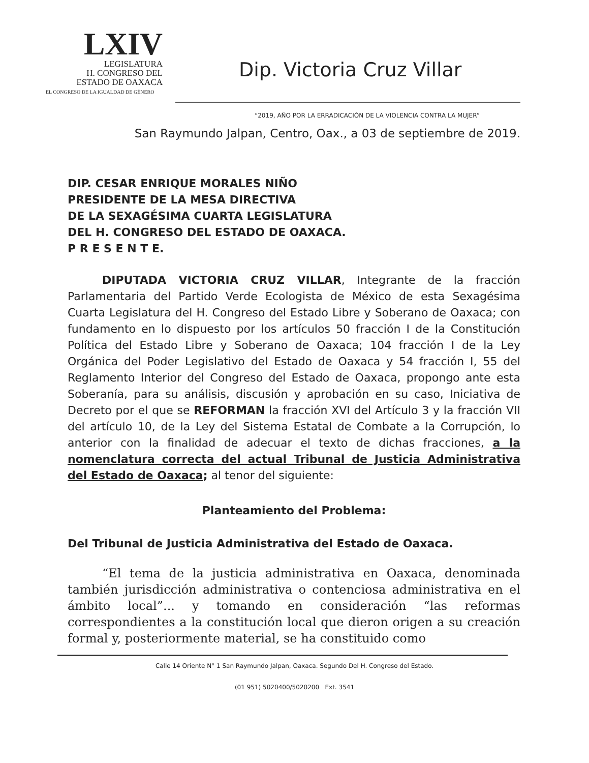LXIV
LEGISLATURA
H. CONGRESO DEL
ESTADO DE OAXACA
EL CONGRESO DE LA IGUALDAD DE GÉNERO
Dip. Victoria Cruz Villar
“2019, AÑO POR LA ERRADICACIÓN DE LA VIOLENCIA CONTRA LA MUJER”
San Raymundo Jalpan, Centro, Oax., a 03 de septiembre de 2019.
DIP. CESAR ENRIQUE MORALES NIÑO
PRESIDENTE DE LA MESA DIRECTIVA
DE LA SEXAGÉSIMA CUARTA LEGISLATURA
DEL H. CONGRESO DEL ESTADO DE OAXACA.
P R E S E N T E.
DIPUTADA VICTORIA CRUZ VILLAR, Integrante de la fracción Parlamentaria del Partido Verde Ecologista de México de esta Sexagésima Cuarta Legislatura del H. Congreso del Estado Libre y Soberano de Oaxaca; con fundamento en lo dispuesto por los artículos 50 fracción I de la Constitución Política del Estado Libre y Soberano de Oaxaca; 104 fracción I de la Ley Orgánica del Poder Legislativo del Estado de Oaxaca y 54 fracción I, 55 del Reglamento Interior del Congreso del Estado de Oaxaca, propongo ante esta Soberanía, para su análisis, discusión y aprobación en su caso, Iniciativa de Decreto por el que se REFORMAN la fracción XVI del Artículo 3 y la fracción VII del artículo 10, de la Ley del Sistema Estatal de Combate a la Corrupción, lo anterior con la finalidad de adecuar el texto de dichas fracciones, a la nomenclatura correcta del actual Tribunal de Justicia Administrativa del Estado de Oaxaca; al tenor del siguiente:
Planteamiento del Problema:
Del Tribunal de Justicia Administrativa del Estado de Oaxaca.
“El tema de la justicia administrativa en Oaxaca, denominada también jurisdicción administrativa o contenciosa administrativa en el ámbito local”... y tomando en consideración “las reformas correspondientes a la constitución local que dieron origen a su creación formal y, posteriormente material, se ha constituido como
Calle 14 Oriente N° 1 San Raymundo Jalpan, Oaxaca. Segundo Del H. Congreso del Estado.
(01 951) 5020400/5020200 Ext. 3541